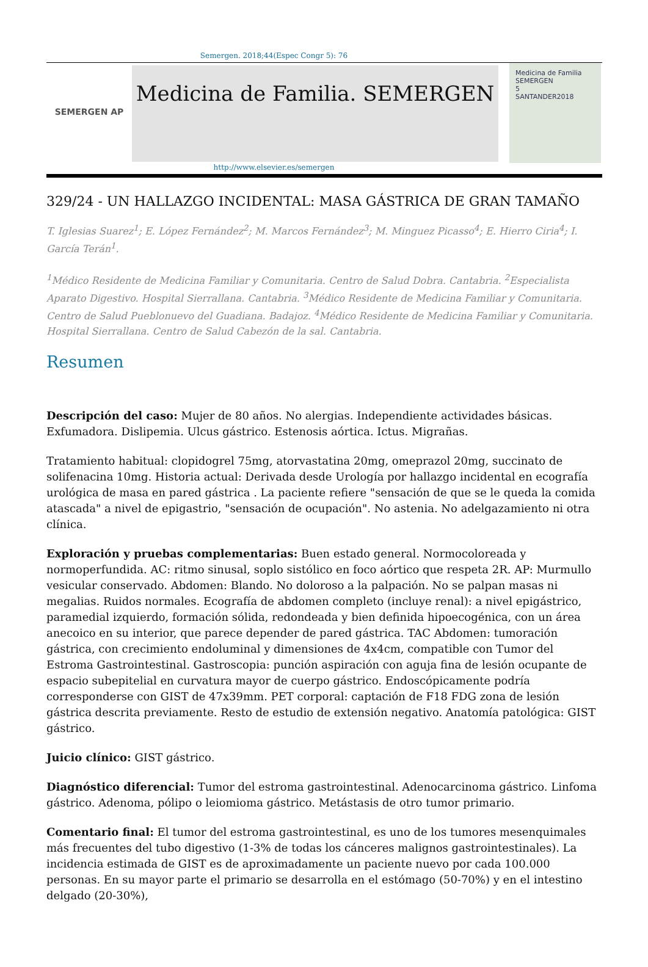Semergen. 2018;44(Espec Congr 5): 76
SEMERGEN AP
Medicina de Familia. SEMERGEN
Medicina de Familia SEMERGEN
5
SANTANDER2018
http://www.elsevier.es/semergen
329/24 - UN HALLAZGO INCIDENTAL: MASA GÁSTRICA DE GRAN TAMAÑO
T. Iglesias Suarez<sup>1</sup>; E. López Fernández<sup>2</sup>; M. Marcos Fernández<sup>3</sup>; M. Minguez Picasso<sup>4</sup>; E. Hierro Ciria<sup>4</sup>; I. García Terán<sup>1</sup>.
<sup>1</sup> Médico Residente de Medicina Familiar y Comunitaria. Centro de Salud Dobra. Cantabria. <sup>2</sup>Especialista Aparato Digestivo. Hospital Sierrallana. Cantabria. <sup>3</sup>Médico Residente de Medicina Familiar y Comunitaria. Centro de Salud Pueblonuevo del Guadiana. Badajoz. <sup>4</sup>Médico Residente de Medicina Familiar y Comunitaria. Hospital Sierrallana. Centro de Salud Cabezón de la sal. Cantabria.
Resumen
Descripción del caso: Mujer de 80 años. No alergias. Independiente actividades básicas. Exfumadora. Dislipemia. Ulcus gástrico. Estenosis aórtica. Ictus. Migrañas.
Tratamiento habitual: clopidogrel 75mg, atorvastatina 20mg, omeprazol 20mg, succinato de solifenacina 10mg. Historia actual: Derivada desde Urología por hallazgo incidental en ecografía urológica de masa en pared gástrica . La paciente refiere "sensación de que se le queda la comida atascada" a nivel de epigastrio, "sensación de ocupación". No astenia. No adelgazamiento ni otra clínica.
Exploración y pruebas complementarias: Buen estado general. Normocoloreada y normoperfundida. AC: ritmo sinusal, soplo sistólico en foco aórtico que respeta 2R. AP: Murmullo vesicular conservado. Abdomen: Blando. No doloroso a la palpación. No se palpan masas ni megalias. Ruidos normales. Ecografía de abdomen completo (incluye renal): a nivel epigástrico, paramedial izquierdo, formación sólida, redondeada y bien definida hipoecogénica, con un área anecoico en su interior, que parece depender de pared gástrica. TAC Abdomen: tumoración gástrica, con crecimiento endoluminal y dimensiones de 4x4cm, compatible con Tumor del Estroma Gastrointestinal. Gastroscopia: punción aspiración con aguja fina de lesión ocupante de espacio subepitelial en curvatura mayor de cuerpo gástrico. Endoscópicamente podría corresponderse con GIST de 47x39mm. PET corporal: captación de F18 FDG zona de lesión gástrica descrita previamente. Resto de estudio de extensión negativo. Anatomía patológica: GIST gástrico.
Juicio clínico: GIST gástrico.
Diagnóstico diferencial: Tumor del estroma gastrointestinal. Adenocarcinoma gástrico. Linfoma gástrico. Adenoma, pólipo o leiomioma gástrico. Metástasis de otro tumor primario.
Comentario final: El tumor del estroma gastrointestinal, es uno de los tumores mesenquimales más frecuentes del tubo digestivo (1-3% de todas los cánceres malignos gastrointestinales). La incidencia estimada de GIST es de aproximadamente un paciente nuevo por cada 100.000 personas. En su mayor parte el primario se desarrolla en el estómago (50-70%) y en el intestino delgado (20-30%),